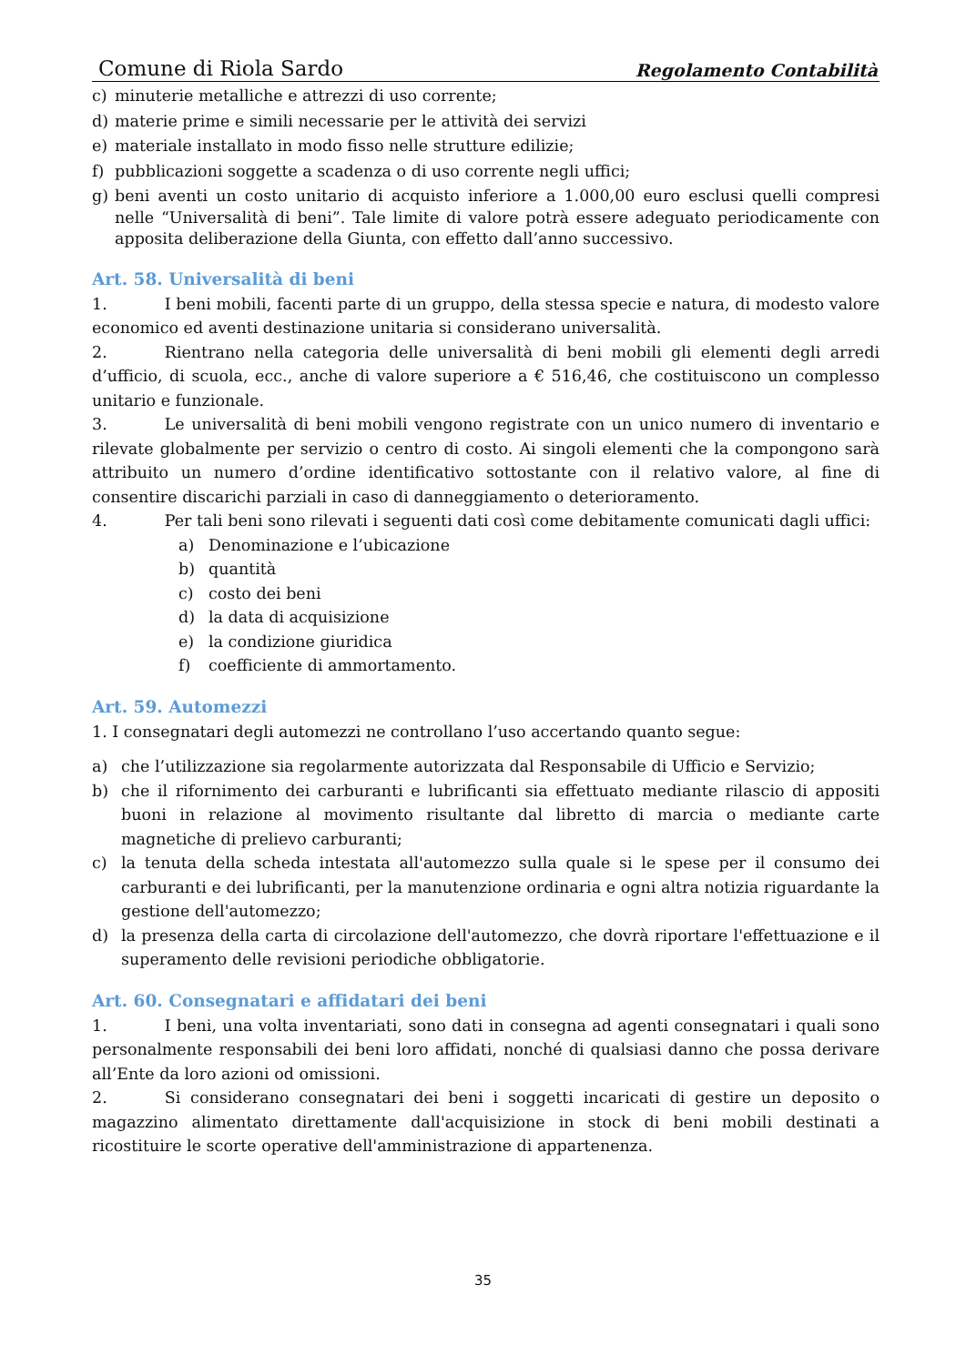Comune di Riola Sardo Regolamento Contabilità
c) minuterie metalliche e attrezzi di uso corrente;
d) materie prime e simili necessarie per le attività dei servizi
e) materiale installato in modo fisso nelle strutture edilizie;
f) pubblicazioni soggette a scadenza o di uso corrente negli uffici;
g) beni aventi un costo unitario di acquisto inferiore a 1.000,00 euro esclusi quelli compresi nelle “Universalità di beni”. Tale limite di valore potrà essere adeguato periodicamente con apposita deliberazione della Giunta, con effetto dall’anno successivo.
Art. 58. Universalità di beni
1. I beni mobili, facenti parte di un gruppo, della stessa specie e natura, di modesto valore economico ed aventi destinazione unitaria si considerano universalità.
2. Rientrano nella categoria delle universalità di beni mobili gli elementi degli arredi d’ufficio, di scuola, ecc., anche di valore superiore a € 516,46, che costituiscono un complesso unitario e funzionale.
3. Le universalità di beni mobili vengono registrate con un unico numero di inventario e rilevate globalmente per servizio o centro di costo. Ai singoli elementi che la compongono sarà attribuito un numero d’ordine identificativo sottostante con il relativo valore, al fine di consentire discarichi parziali in caso di danneggiamento o deterioramento.
4. Per tali beni sono rilevati i seguenti dati così come debitamente comunicati dagli uffici:
a) Denominazione e l’ubicazione
b) quantità
c) costo dei beni
d) la data di acquisizione
e) la condizione giuridica
f) coefficiente di ammortamento.
Art. 59. Automezzi
1. I consegnatari degli automezzi ne controllano l’uso accertando quanto segue:
a) che l’utilizzazione sia regolarmente autorizzata dal Responsabile di Ufficio e Servizio;
b) che il rifornimento dei carburanti e lubrificanti sia effettuato mediante rilascio di appositi buoni in relazione al movimento risultante dal libretto di marcia o mediante carte magnetiche di prelievo carburanti;
c) la tenuta della scheda intestata all'automezzo sulla quale si le spese per il consumo dei carburanti e dei lubrificanti, per la manutenzione ordinaria e ogni altra notizia riguardante la gestione dell'automezzo;
d) la presenza della carta di circolazione dell'automezzo, che dovrà riportare l'effettuazione e il superamento delle revisioni periodiche obbligatorie.
Art. 60. Consegnatari e affidatari dei beni
1. I beni, una volta inventariati, sono dati in consegna ad agenti consegnatari i quali sono personalmente responsabili dei beni loro affidati, nonché di qualsiasi danno che possa derivare all’Ente da loro azioni od omissioni.
2. Si considerano consegnatari dei beni i soggetti incaricati di gestire un deposito o magazzino alimentato direttamente dall'acquisizione in stock di beni mobili destinati a ricostituire le scorte operative dell'amministrazione di appartenenza.
35